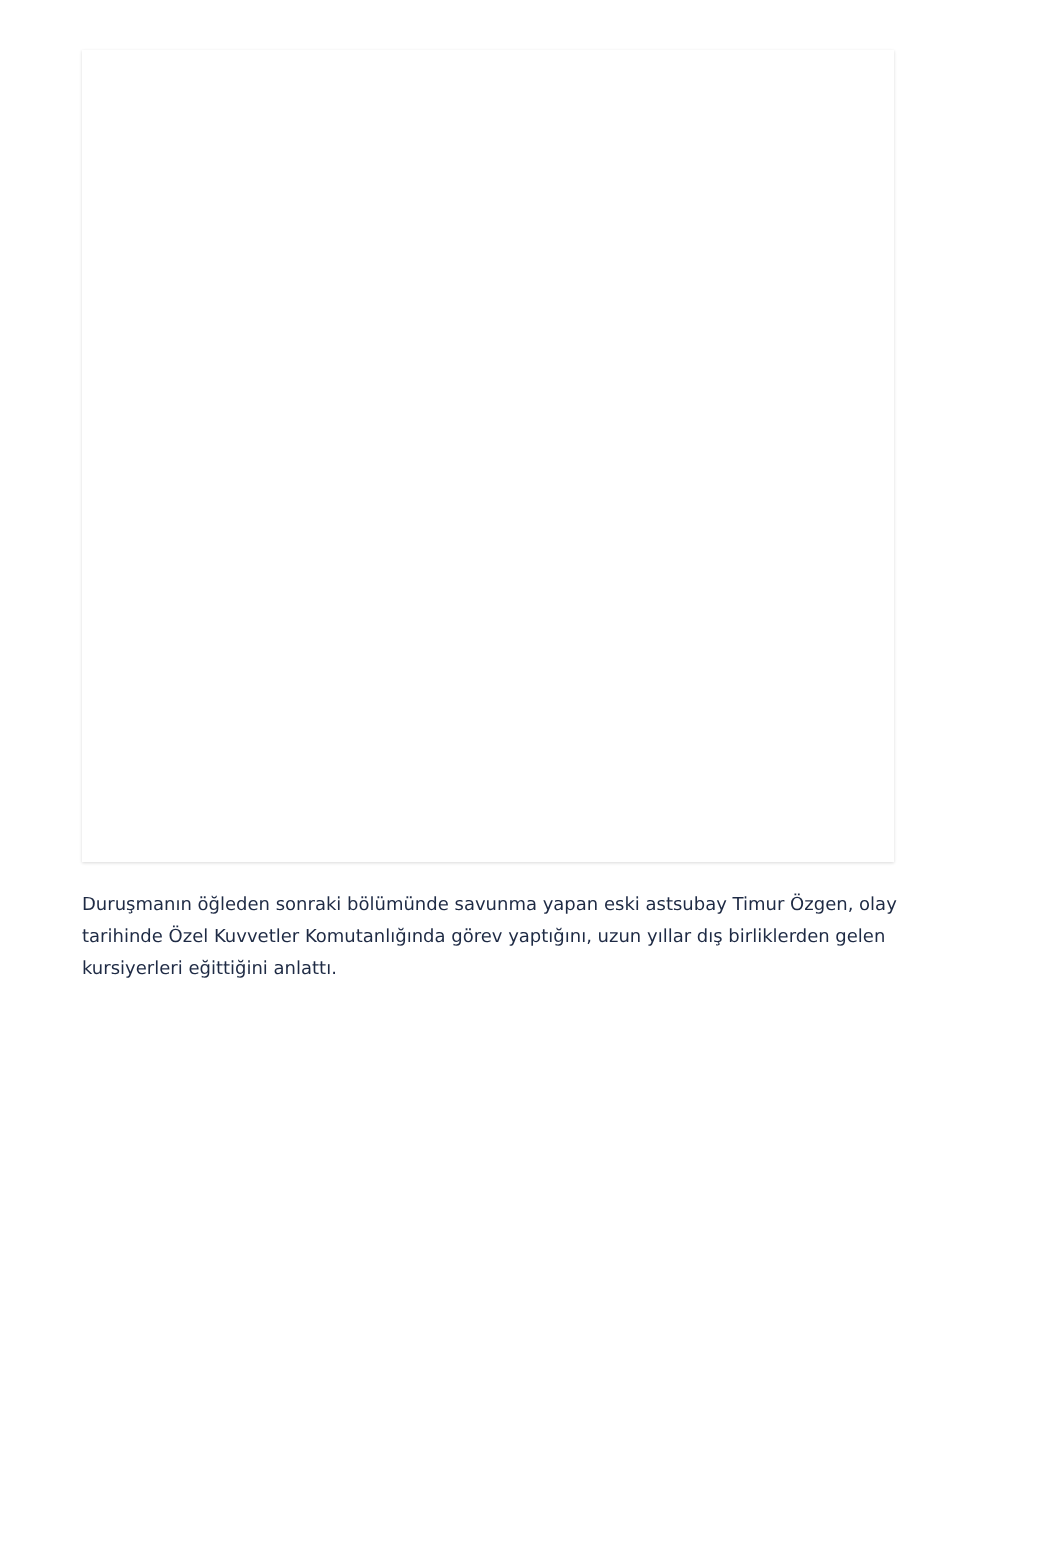Duruşmanın öğleden sonraki bölümünde savunma yapan eski astsubay Timur Özgen, olay tarihinde Özel Kuvvetler Komutanlığında görev yaptığını, uzun yıllar dış birliklerden gelen kursiyerleri eğittiğini anlattı.